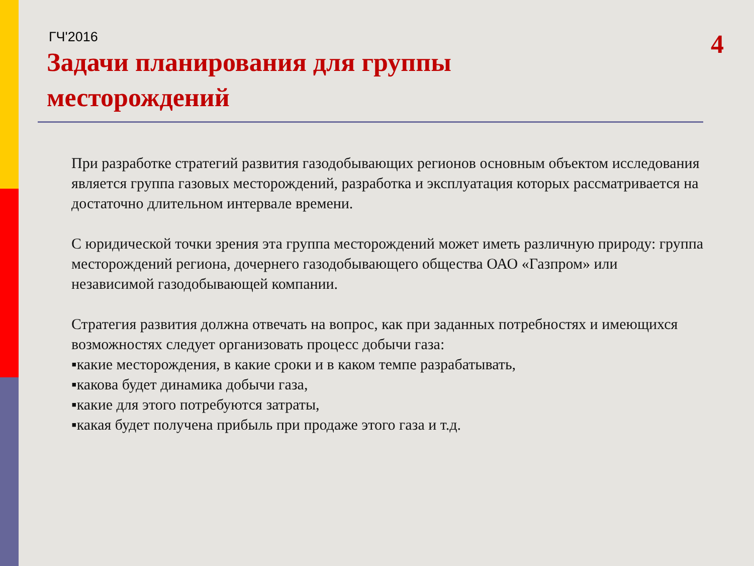ГЧ'2016
Задачи планирования для группы
месторождений
4
При разработке стратегий развития газодобывающих регионов основным объектом исследования является группа газовых месторождений, разработка и эксплуатация которых рассматривается на достаточно длительном интервале времени.
С юридической точки зрения эта группа месторождений может иметь различную природу: группа месторождений региона, дочернего газодобывающего общества ОАО «Газпром» или независимой газодобывающей компании.
Стратегия развития должна отвечать на вопрос, как при заданных потребностях и имеющихся возможностях следует организовать процесс добычи газа:
▪какие месторождения, в какие сроки и в каком темпе разрабатывать,
▪какова будет динамика добычи газа,
▪какие для этого потребуются затраты,
▪какая будет получена прибыль при продаже этого газа и т.д.